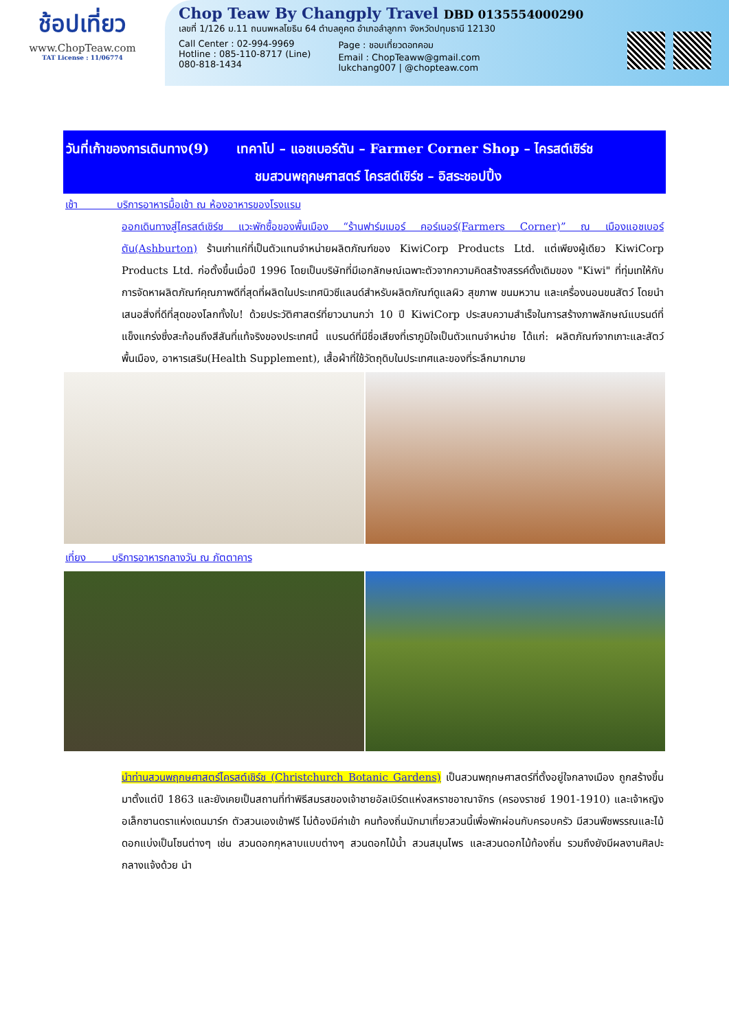ช้อปเที่ยว
www.ChopTeaw.com
TAT License : 11/06774
Chop Teaw By Changply Travel DBD 0135554000290
เลขที่ 1/126 ม.11 ถนนพหลโยธิน 64 ตำบลคูคต อำเภอลำลูกกา จังหวัดปทุมธานี 12130
Call Center : 02-994-9969
Hotline : 085-110-8717 (Line)
080-818-1434
Page : ชอบเที่ยวดอทคอม
Email : ChopTeaww@gmail.com
lukchang007 | @chopteaw.com
วันที่เก้าของการเดินทาง(9) เทคาโป – แอชเบอร์ตัน – Farmer Corner Shop – ไครสต์เชิร์ช
ชมสวนพฤกษศาสตร์ ไครสต์เชิร์ช – อิสระชอปปิ้ง
เช้า บริการอาหารมื้อเช้า ณ ห้องอาหารของโรงแรม
ออกเดินทางสู่ไครสต์เชิร์ช แวะพักซื้อของพื้นเมือง “ร้านฟาร์มเมอร์ คอร์เนอร์(Farmers Corner)” ณ เมืองแอชเบอร์ตัน(Ashburton) ร้านเก่าแก่ที่เป็นตัวแทนจำหน่ายผลิตภัณฑ์ของ KiwiCorp Products Ltd. แต่เพียงผู้เดียว KiwiCorp Products Ltd. ก่อตั้งขึ้นเมื่อปี 1996 โดยเป็นบริษัทที่มีเอกลักษณ์เฉพาะตัวจากความคิดสร้างสรรค์ดั้งเดิมของ "Kiwi" ที่ทุ่มเทให้กับการจัดหาผลิตภัณฑ์คุณภาพดีที่สุดที่ผลิตในประเทศนิวซีแลนด์สำหรับผลิตภัณฑ์ดูแลผิว สุขภาพ ขนมหวาน และเครื่องนอนขนสัตว์ โดยนำเสนอสิ่งที่ดีที่สุดของโลกทั้งใบ! ด้วยประวัติศาสตร์ที่ยาวนานกว่า 10 ปี KiwiCorp ประสบความสำเร็จในการสร้างภาพลักษณ์แบรนด์ที่แข็งแกร่งซึ่งสะท้อนถึงสีสันที่แท้จริงของประเทศนี้ แบรนด์ที่มีชื่อเสียงที่เราภูมิใจเป็นตัวแทนจำหน่าย ได้แก่: ผลิตภัณฑ์จากเกาะและสัตว์พื้นเมือง, อาหารเสริม(Health Supplement), เสื้อผ้าที่ใช้วัตถุดิบในประเทศและของที่ระลึกมากมาย
เที่ยง บริการอาหารกลางวัน ณ ภัตตาคาร
นำท่านสวนพฤกษศาสตร์ไครสต์เชิร์ช (Christchurch Botanic Gardens) เป็นสวนพฤกษศาสตร์ที่ตั้งอยู่ใจกลางเมือง ถูกสร้างขึ้นมาตั้งแต่ปี 1863 และยังเคยเป็นสถานที่ทำพิธีสมรสของเจ้าชายอัลเบิร์ตแห่งสหราชอาณาจักร (ครองราชย์ 1901-1910) และเจ้าหญิงอเล็กซานดราแห่งเดนมาร์ก ตัวสวนเองเข้าฟรี ไม่ต้องมีค่าเข้า คนท้องถิ่นมักมาเที่ยวสวนนี้เพื่อพักผ่อนกับครอบครัว มีสวนพืชพรรณและไม้ดอกแบ่งเป็นโซนต่างๆ เช่น สวนดอกกุหลาบแบบต่างๆ สวนดอกไม้น้ำ สวนสมุนไพร และสวนดอกไม้ท้องถิ่น รวมถึงยังมีผลงานศิลปะกลางแจ้งด้วย นำ